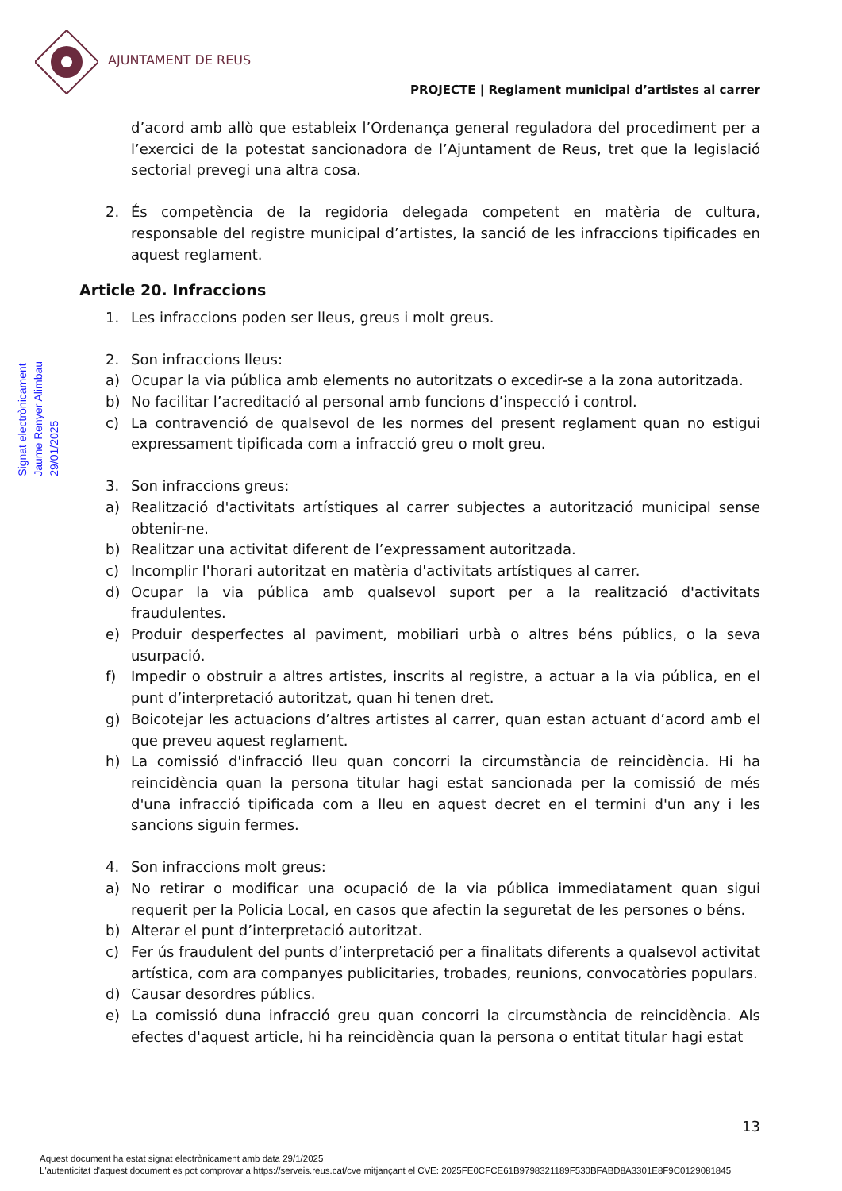AJUNTAMENT DE REUS
PROJECTE | Reglament municipal d’artistes al carrer
Signat electrònicament
Jaume Renyer Alimbau
29/01/2025
d’acord amb allò que estableix l’Ordenança general reguladora del procediment per a l’exercici de la potestat sancionadora de l’Ajuntament de Reus, tret que la legislació sectorial prevegi una altra cosa.
2. És competència de la regidoria delegada competent en matèria de cultura, responsable del registre municipal d’artistes, la sanció de les infraccions tipificades en aquest reglament.
Article 20. Infraccions
1. Les infraccions poden ser lleus, greus i molt greus.
2. Son infraccions lleus:
a) Ocupar la via pública amb elements no autoritzats o excedir-se a la zona autoritzada.
b) No facilitar l’acreditació al personal amb funcions d’inspecció i control.
c) La contravenció de qualsevol de les normes del present reglament quan no estigui expressament tipificada com a infracció greu o molt greu.
3. Son infraccions greus:
a) Realització d'activitats artístiques al carrer subjectes a autorització municipal sense obtenir-ne.
b) Realitzar una activitat diferent de l’expressament autoritzada.
c) Incomplir l'horari autoritzat en matèria d'activitats artístiques al carrer.
d) Ocupar la via pública amb qualsevol suport per a la realització d'activitats fraudulentes.
e) Produir desperfectes al paviment, mobiliari urbà o altres béns públics, o la seva usurpació.
f) Impedir o obstruir a altres artistes, inscrits al registre, a actuar a la via pública, en el punt d’interpretació autoritzat, quan hi tenen dret.
g) Boicotejar les actuacions d’altres artistes al carrer, quan estan actuant d’acord amb el que preveu aquest reglament.
h) La comissió d'infracció lleu quan concorri la circumstància de reincidència. Hi ha reincidència quan la persona titular hagi estat sancionada per la comissió de més d'una infracció tipificada com a lleu en aquest decret en el termini d'un any i les sancions siguin fermes.
4. Son infraccions molt greus:
a) No retirar o modificar una ocupació de la via pública immediatament quan sigui requerit per la Policia Local, en casos que afectin la seguretat de les persones o béns.
b) Alterar el punt d’interpretació autoritzat.
c) Fer ús fraudulent del punts d’interpretació per a finalitats diferents a qualsevol activitat artística, com ara companyes publicitaries, trobades, reunions, convocatòries populars.
d) Causar desordres públics.
e) La comissió duna infracció greu quan concorri la circumstància de reincidència. Als efectes d'aquest article, hi ha reincidència quan la persona o entitat titular hagi estat
13
Aquest document ha estat signat electrònicament amb data 29/1/2025
L'autenticitat d'aquest document es pot comprovar a https://serveis.reus.cat/cve mitjançant el CVE: 2025FE0CFCE61B9798321189F530BFABD8A3301E8F9C0129081845